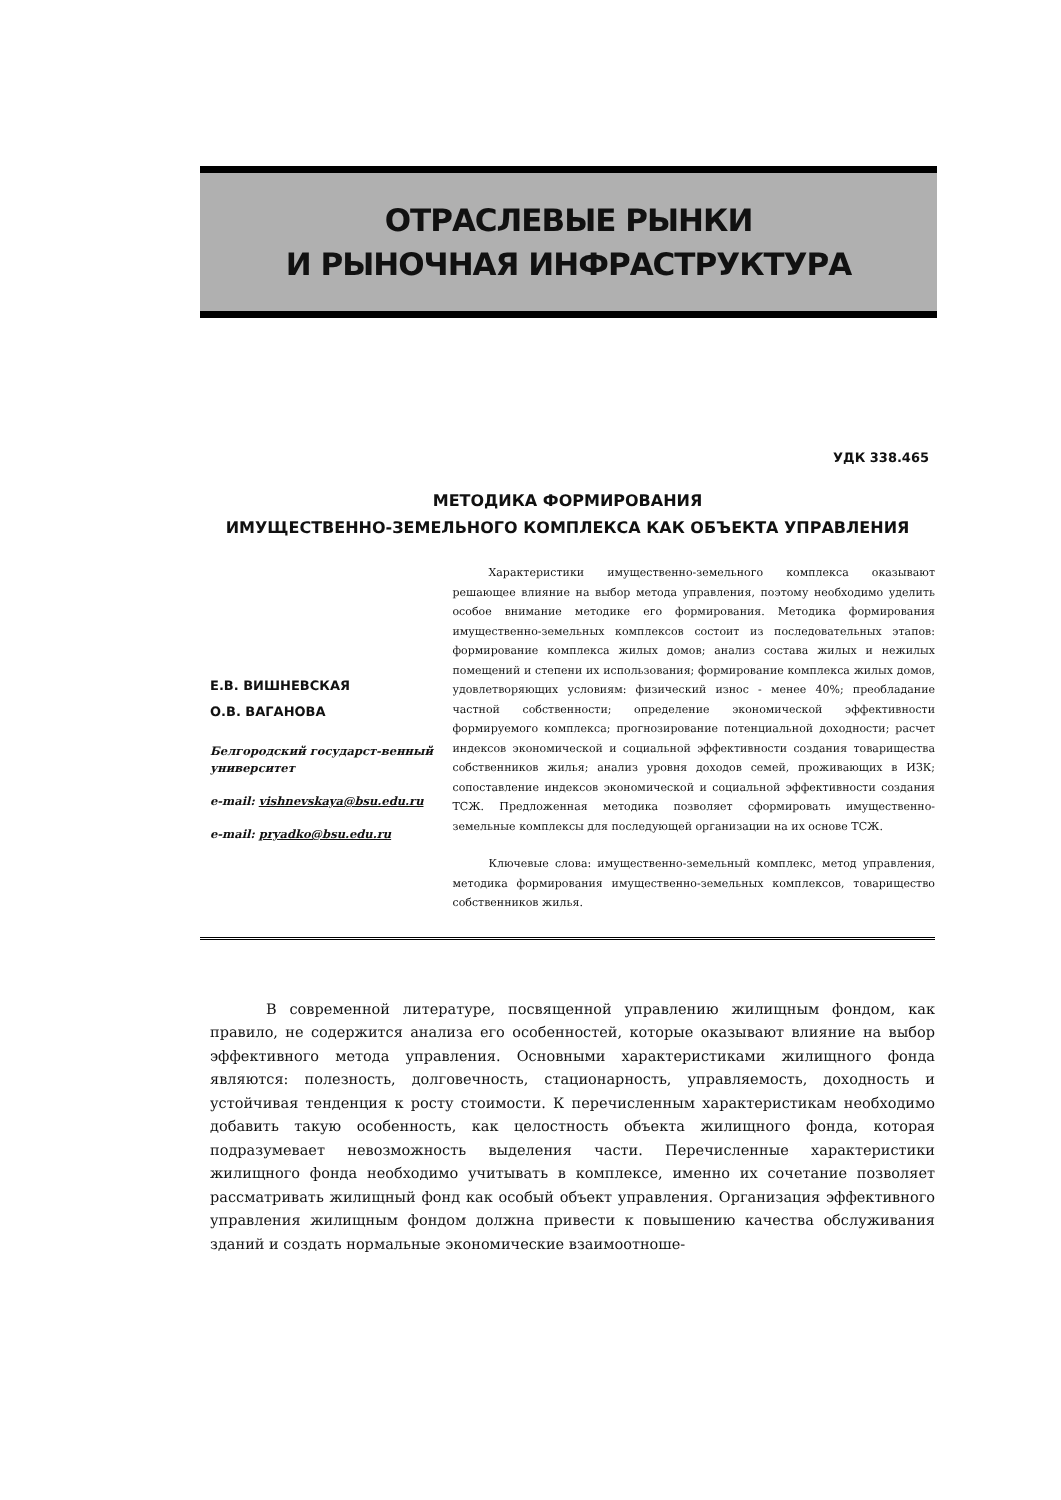ОТРАСЛЕВЫЕ РЫНКИ
И РЫНОЧНАЯ ИНФРАСТРУКТУРА
УДК 338.465
МЕТОДИКА ФОРМИРОВАНИЯ
ИМУЩЕСТВЕННО-ЗЕМЕЛЬНОГО КОМПЛЕКСА КАК ОБЪЕКТА УПРАВЛЕНИЯ
Е.В. ВИШНЕВСКАЯ
О.В. ВАГАНОВА
Белгородский государст-венный университет
e-mail: vishnevskaya@bsu.edu.ru
e-mail: pryadko@bsu.edu.ru
Характеристики имущественно-земельного комплекса оказывают решающее влияние на выбор метода управления, поэтому необходимо уделить особое внимание методике его формирования. Методика формирования имущественно-земельных комплексов состоит из последовательных этапов: формирование комплекса жилых домов; анализ состава жилых и нежилых помещений и степени их использования; формирование комплекса жилых домов, удовлетворяющих условиям: физический износ - менее 40%; преобладание частной собственности; определение экономической эффективности формируемого комплекса; прогнозирование потенциальной доходности; расчет индексов экономической и социальной эффективности создания товарищества собственников жилья; анализ уровня доходов семей, проживающих в ИЗК; сопоставление индексов экономической и социальной эффективности создания ТСЖ. Предложенная методика позволяет сформировать имущественно-земельные комплексы для последующей организации на их основе ТСЖ.
Ключевые слова: имущественно-земельный комплекс, метод управления, методика формирования имущественно-земельных комплексов, товарищество собственников жилья.
В современной литературе, посвященной управлению жилищным фондом, как правило, не содержится анализа его особенностей, которые оказывают влияние на выбор эффективного метода управления. Основными характеристиками жилищного фонда являются: полезность, долговечность, стационарность, управляемость, доходность и устойчивая тенденция к росту стоимости. К перечисленным характеристикам необходимо добавить такую особенность, как целостность объекта жилищного фонда, которая подразумевает невозможность выделения части. Перечисленные характеристики жилищного фонда необходимо учитывать в комплексе, именно их сочетание позволяет рассматривать жилищный фонд как особый объект управления. Организация эффективного управления жилищным фондом должна привести к повышению качества обслуживания зданий и создать нормальные экономические взаимоотноше-